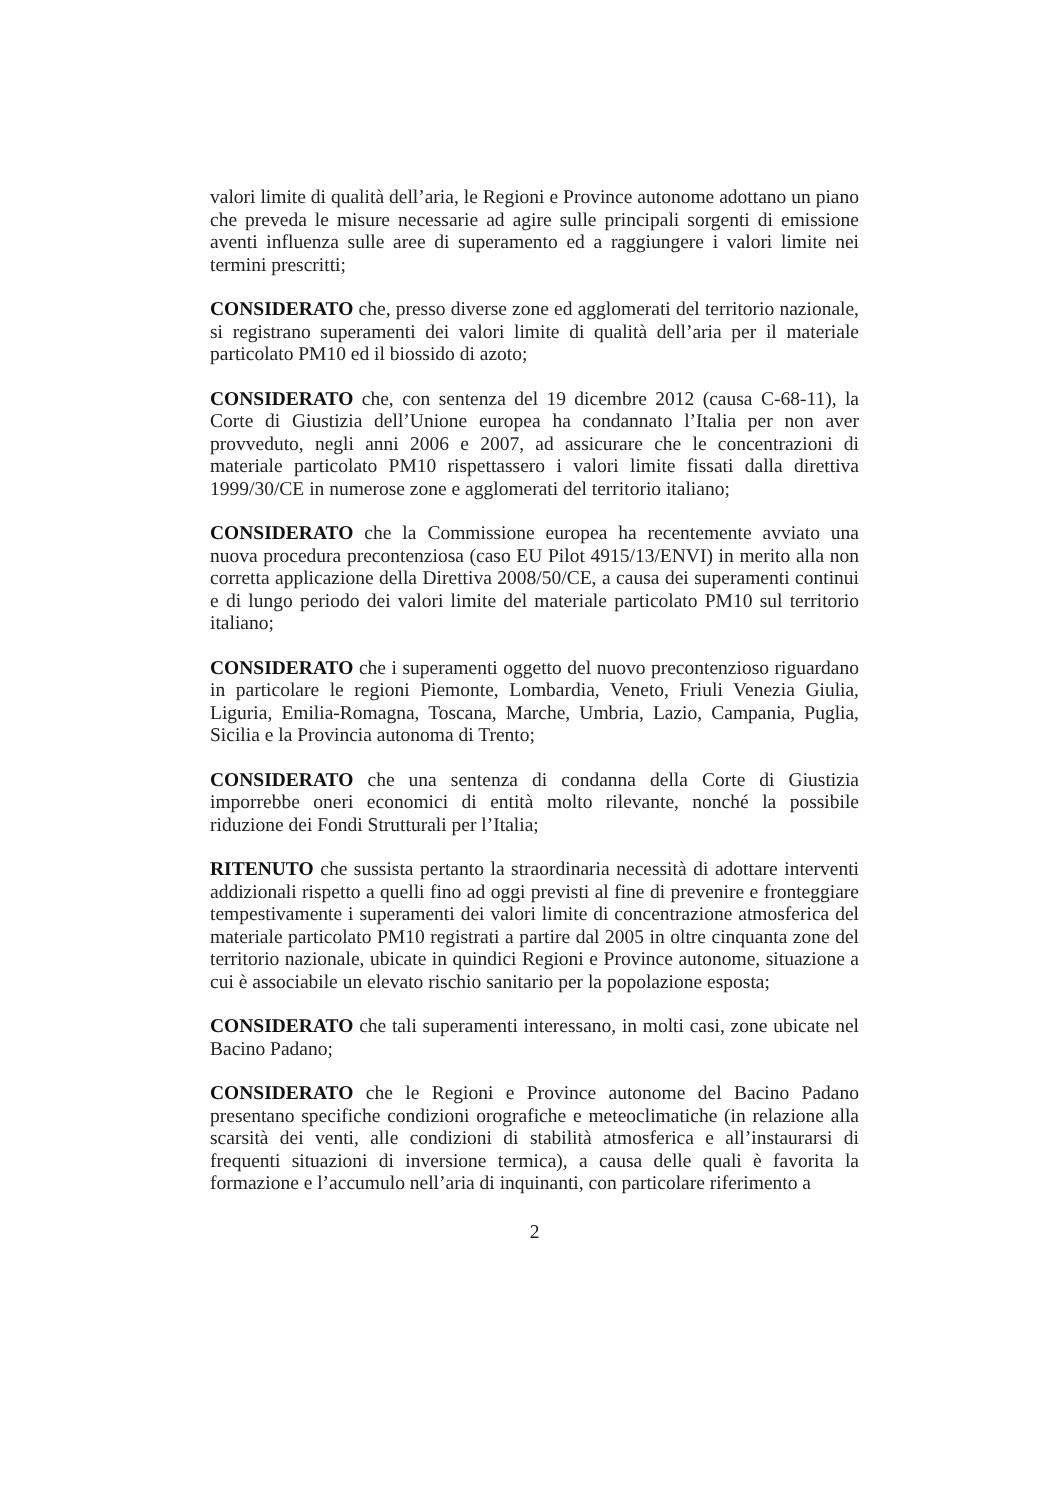valori limite di qualità dell’aria, le Regioni e Province autonome adottano un piano che preveda le misure necessarie ad agire sulle principali sorgenti di emissione aventi influenza sulle aree di superamento ed a raggiungere i valori limite nei termini prescritti;
CONSIDERATO che, presso diverse zone ed agglomerati del territorio nazionale, si registrano superamenti dei valori limite di qualità dell’aria per il materiale particolato PM10 ed il biossido di azoto;
CONSIDERATO che, con sentenza del 19 dicembre 2012 (causa C-68-11), la Corte di Giustizia dell’Unione europea ha condannato l’Italia per non aver provveduto, negli anni 2006 e 2007, ad assicurare che le concentrazioni di materiale particolato PM10 rispettassero i valori limite fissati dalla direttiva 1999/30/CE in numerose zone e agglomerati del territorio italiano;
CONSIDERATO che la Commissione europea ha recentemente avviato una nuova procedura precontenziosa (caso EU Pilot 4915/13/ENVI) in merito alla non corretta applicazione della Direttiva 2008/50/CE, a causa dei superamenti continui e di lungo periodo dei valori limite del materiale particolato PM10 sul territorio italiano;
CONSIDERATO che i superamenti oggetto del nuovo precontenzioso riguardano in particolare le regioni Piemonte, Lombardia, Veneto, Friuli Venezia Giulia, Liguria, Emilia-Romagna, Toscana, Marche, Umbria, Lazio, Campania, Puglia, Sicilia e la Provincia autonoma di Trento;
CONSIDERATO che una sentenza di condanna della Corte di Giustizia imporrebbe oneri economici di entità molto rilevante, nonché la possibile riduzione dei Fondi Strutturali per l’Italia;
RITENUTO che sussista pertanto la straordinaria necessità di adottare interventi addizionali rispetto a quelli fino ad oggi previsti al fine di prevenire e fronteggiare tempestivamente i superamenti dei valori limite di concentrazione atmosferica del materiale particolato PM10 registrati a partire dal 2005 in oltre cinquanta zone del territorio nazionale, ubicate in quindici Regioni e Province autonome, situazione a cui è associabile un elevato rischio sanitario per la popolazione esposta;
CONSIDERATO che tali superamenti interessano, in molti casi, zone ubicate nel Bacino Padano;
CONSIDERATO che le Regioni e Province autonome del Bacino Padano presentano specifiche condizioni orografiche e meteoclimatiche (in relazione alla scarsità dei venti, alle condizioni di stabilità atmosferica e all’instaurarsi di frequenti situazioni di inversione termica), a causa delle quali è favorita la formazione e l’accumulo nell’aria di inquinanti, con particolare riferimento a
2